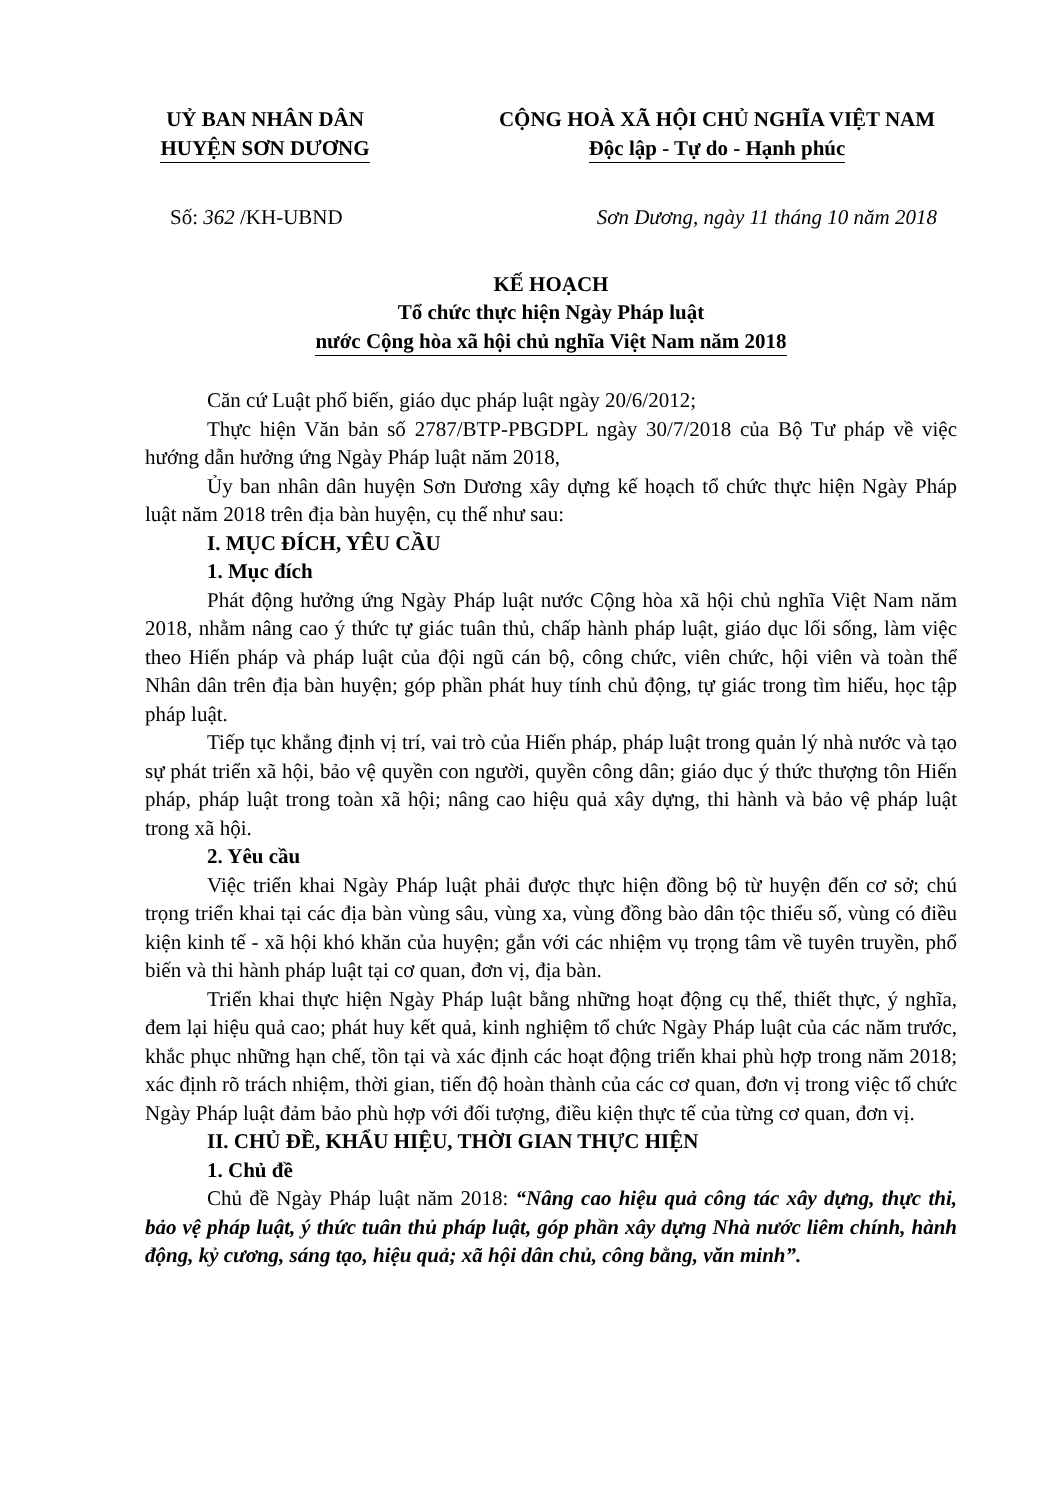UỶ BAN NHÂN DÂN
HUYỆN SƠN DƯƠNG
CỘNG HOÀ XÃ HỘI CHỦ NGHĨA VIỆT NAM
Độc lập - Tự do - Hạnh phúc
Số: 362 /KH-UBND Sơn Dương, ngày 11 tháng 10 năm 2018
KẾ HOẠCH
Tổ chức thực hiện Ngày Pháp luật
nước Cộng hòa xã hội chủ nghĩa Việt Nam năm 2018
Căn cứ Luật phổ biến, giáo dục pháp luật ngày 20/6/2012;
Thực hiện Văn bản số 2787/BTP-PBGDPL ngày 30/7/2018 của Bộ Tư pháp về việc hướng dẫn hưởng ứng Ngày Pháp luật năm 2018,
Ủy ban nhân dân huyện Sơn Dương xây dựng kế hoạch tổ chức thực hiện Ngày Pháp luật năm 2018 trên địa bàn huyện, cụ thể như sau:
I. MỤC ĐÍCH, YÊU CẦU
1. Mục đích
Phát động hưởng ứng Ngày Pháp luật nước Cộng hòa xã hội chủ nghĩa Việt Nam năm 2018, nhằm nâng cao ý thức tự giác tuân thủ, chấp hành pháp luật, giáo dục lối sống, làm việc theo Hiến pháp và pháp luật của đội ngũ cán bộ, công chức, viên chức, hội viên và toàn thể Nhân dân trên địa bàn huyện; góp phần phát huy tính chủ động, tự giác trong tìm hiểu, học tập pháp luật.
Tiếp tục khẳng định vị trí, vai trò của Hiến pháp, pháp luật trong quản lý nhà nước và tạo sự phát triển xã hội, bảo vệ quyền con người, quyền công dân; giáo dục ý thức thượng tôn Hiến pháp, pháp luật trong toàn xã hội; nâng cao hiệu quả xây dựng, thi hành và bảo vệ pháp luật trong xã hội.
2. Yêu cầu
Việc triển khai Ngày Pháp luật phải được thực hiện đồng bộ từ huyện đến cơ sở; chú trọng triển khai tại các địa bàn vùng sâu, vùng xa, vùng đồng bào dân tộc thiểu số, vùng có điều kiện kinh tế - xã hội khó khăn của huyện; gắn với các nhiệm vụ trọng tâm về tuyên truyền, phổ biến và thi hành pháp luật tại cơ quan, đơn vị, địa bàn.
Triển khai thực hiện Ngày Pháp luật bằng những hoạt động cụ thể, thiết thực, ý nghĩa, đem lại hiệu quả cao; phát huy kết quả, kinh nghiệm tổ chức Ngày Pháp luật của các năm trước, khắc phục những hạn chế, tồn tại và xác định các hoạt động triển khai phù hợp trong năm 2018; xác định rõ trách nhiệm, thời gian, tiến độ hoàn thành của các cơ quan, đơn vị trong việc tổ chức Ngày Pháp luật đảm bảo phù hợp với đối tượng, điều kiện thực tế của từng cơ quan, đơn vị.
II. CHỦ ĐỀ, KHẨU HIỆU, THỜI GIAN THỰC HIỆN
1. Chủ đề
Chủ đề Ngày Pháp luật năm 2018: “Nâng cao hiệu quả công tác xây dựng, thực thi, bảo vệ pháp luật, ý thức tuân thủ pháp luật, góp phần xây dựng Nhà nước liêm chính, hành động, kỷ cương, sáng tạo, hiệu quả; xã hội dân chủ, công bằng, văn minh”.